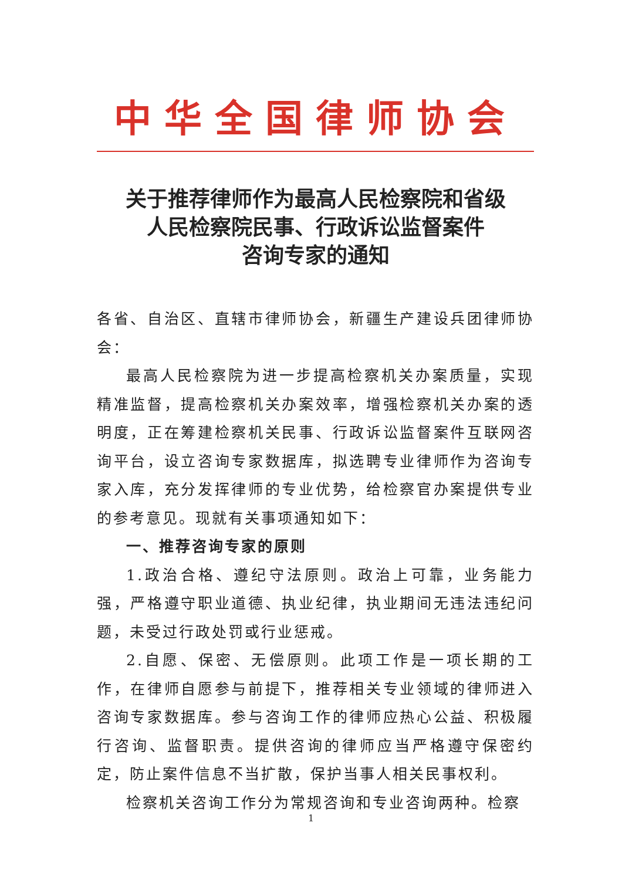中华全国律师协会
关于推荐律师作为最高人民检察院和省级
人民检察院民事、行政诉讼监督案件
咨询专家的通知
各省、自治区、直辖市律师协会，新疆生产建设兵团律师协会：
最高人民检察院为进一步提高检察机关办案质量，实现精准监督，提高检察机关办案效率，增强检察机关办案的透明度，正在筹建检察机关民事、行政诉讼监督案件互联网咨询平台，设立咨询专家数据库，拟选聘专业律师作为咨询专家入库，充分发挥律师的专业优势，给检察官办案提供专业的参考意见。现就有关事项通知如下：
一、推荐咨询专家的原则
1.政治合格、遵纪守法原则。政治上可靠，业务能力强，严格遵守职业道德、执业纪律，执业期间无违法违纪问题，未受过行政处罚或行业惩戒。
2.自愿、保密、无偿原则。此项工作是一项长期的工作，在律师自愿参与前提下，推荐相关专业领域的律师进入咨询专家数据库。参与咨询工作的律师应热心公益、积极履行咨询、监督职责。提供咨询的律师应当严格遵守保密约定，防止案件信息不当扩散，保护当事人相关民事权利。
检察机关咨询工作分为常规咨询和专业咨询两种。检察
1